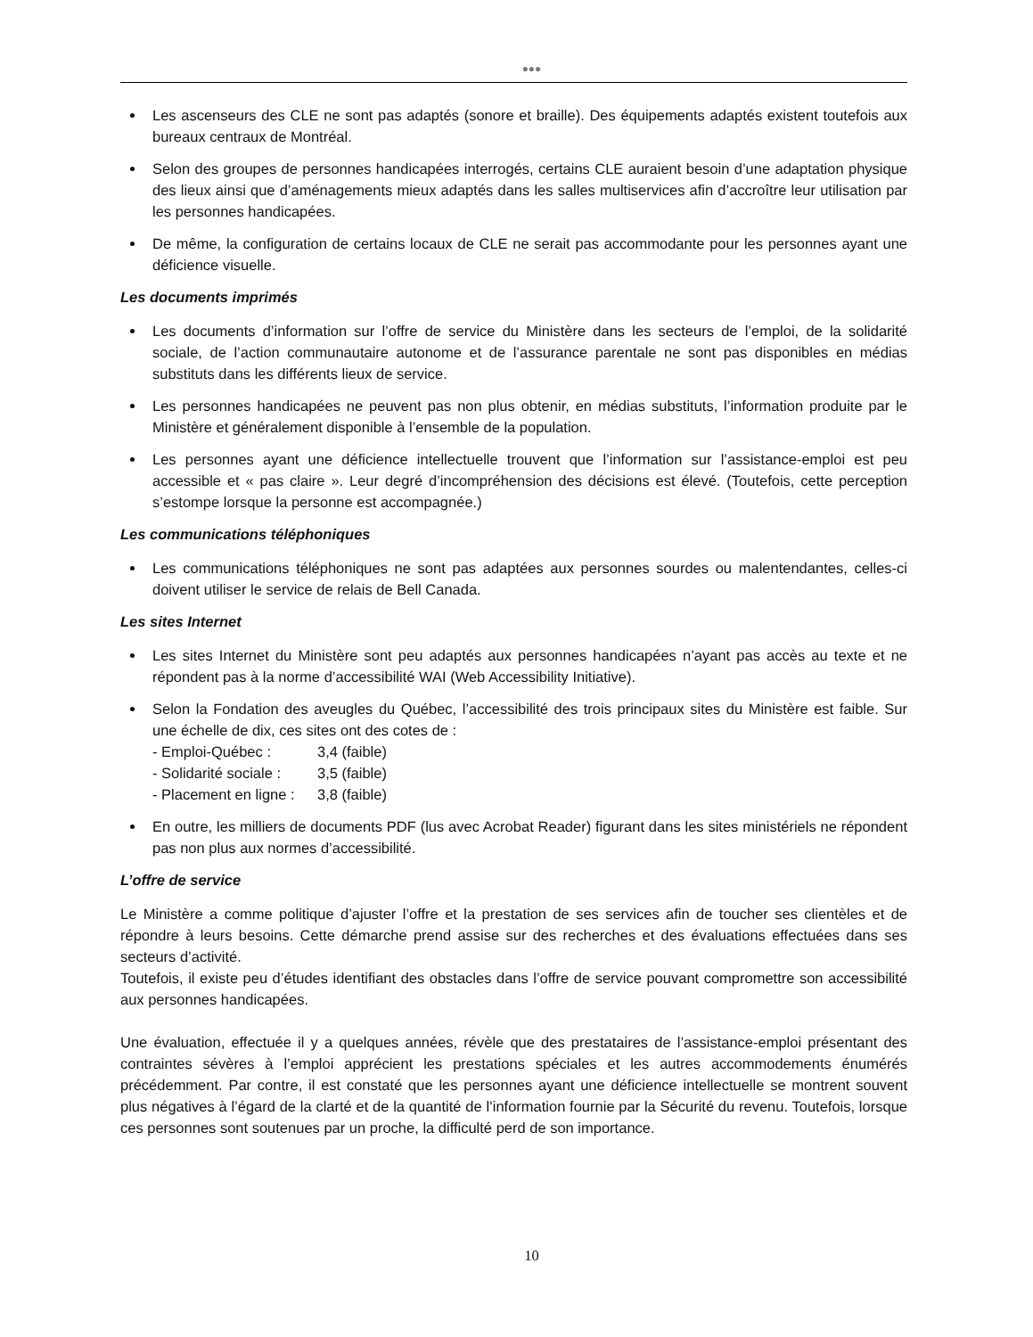●●●
Les ascenseurs des CLE ne sont pas adaptés (sonore et braille). Des équipements adaptés existent toutefois aux bureaux centraux de Montréal.
Selon des groupes de personnes handicapées interrogés, certains CLE auraient besoin d’une adaptation physique des lieux ainsi que d’aménagements mieux adaptés dans les salles multiservices afin d’accroître leur utilisation par les personnes handicapées.
De même, la configuration de certains locaux de CLE ne serait pas accommodante pour les personnes ayant une déficience visuelle.
Les documents imprimés
Les documents d’information sur l’offre de service du Ministère dans les secteurs de l’emploi, de la solidarité sociale, de l’action communautaire autonome et de l’assurance parentale ne sont pas disponibles en médias substituts dans les différents lieux de service.
Les personnes handicapées ne peuvent pas non plus obtenir, en médias substituts, l’information produite par le Ministère et généralement disponible à l’ensemble de la population.
Les personnes ayant une déficience intellectuelle trouvent que l’information sur l’assistance-emploi est peu accessible et « pas claire ». Leur degré d’incompréhension des décisions est élevé. (Toutefois, cette perception s’estompe lorsque la personne est accompagnée.)
Les communications téléphoniques
Les communications téléphoniques ne sont pas adaptées aux personnes sourdes ou malentendantes, celles-ci doivent utiliser le service de relais de Bell Canada.
Les sites Internet
Les sites Internet du Ministère sont peu adaptés aux personnes handicapées n’ayant pas accès au texte et ne répondent pas à la norme d’accessibilité WAI (Web Accessibility Initiative).
Selon la Fondation des aveugles du Québec, l’accessibilité des trois principaux sites du Ministère est faible. Sur une échelle de dix, ces sites ont des cotes de :
- Emploi-Québec : 3,4 (faible) - Solidarité sociale : 3,5 (faible) - Placement en ligne : 3,8 (faible)
En outre, les milliers de documents PDF (lus avec Acrobat Reader) figurant dans les sites ministériels ne répondent pas non plus aux normes d’accessibilité.
L’offre de service
Le Ministère a comme politique d’ajuster l’offre et la prestation de ses services afin de toucher ses clientèles et de répondre à leurs besoins. Cette démarche prend assise sur des recherches et des évaluations effectuées dans ses secteurs d’activité.
Toutefois, il existe peu d’études identifiant des obstacles dans l’offre de service pouvant compromettre son accessibilité aux personnes handicapées.
Une évaluation, effectuée il y a quelques années, révèle que des prestataires de l’assistance-emploi présentant des contraintes sévères à l’emploi apprécient les prestations spéciales et les autres accommodements énumérés précédemment. Par contre, il est constaté que les personnes ayant une déficience intellectuelle se montrent souvent plus négatives à l’égard de la clarté et de la quantité de l’information fournie par la Sécurité du revenu. Toutefois, lorsque ces personnes sont soutenues par un proche, la difficulté perd de son importance.
10